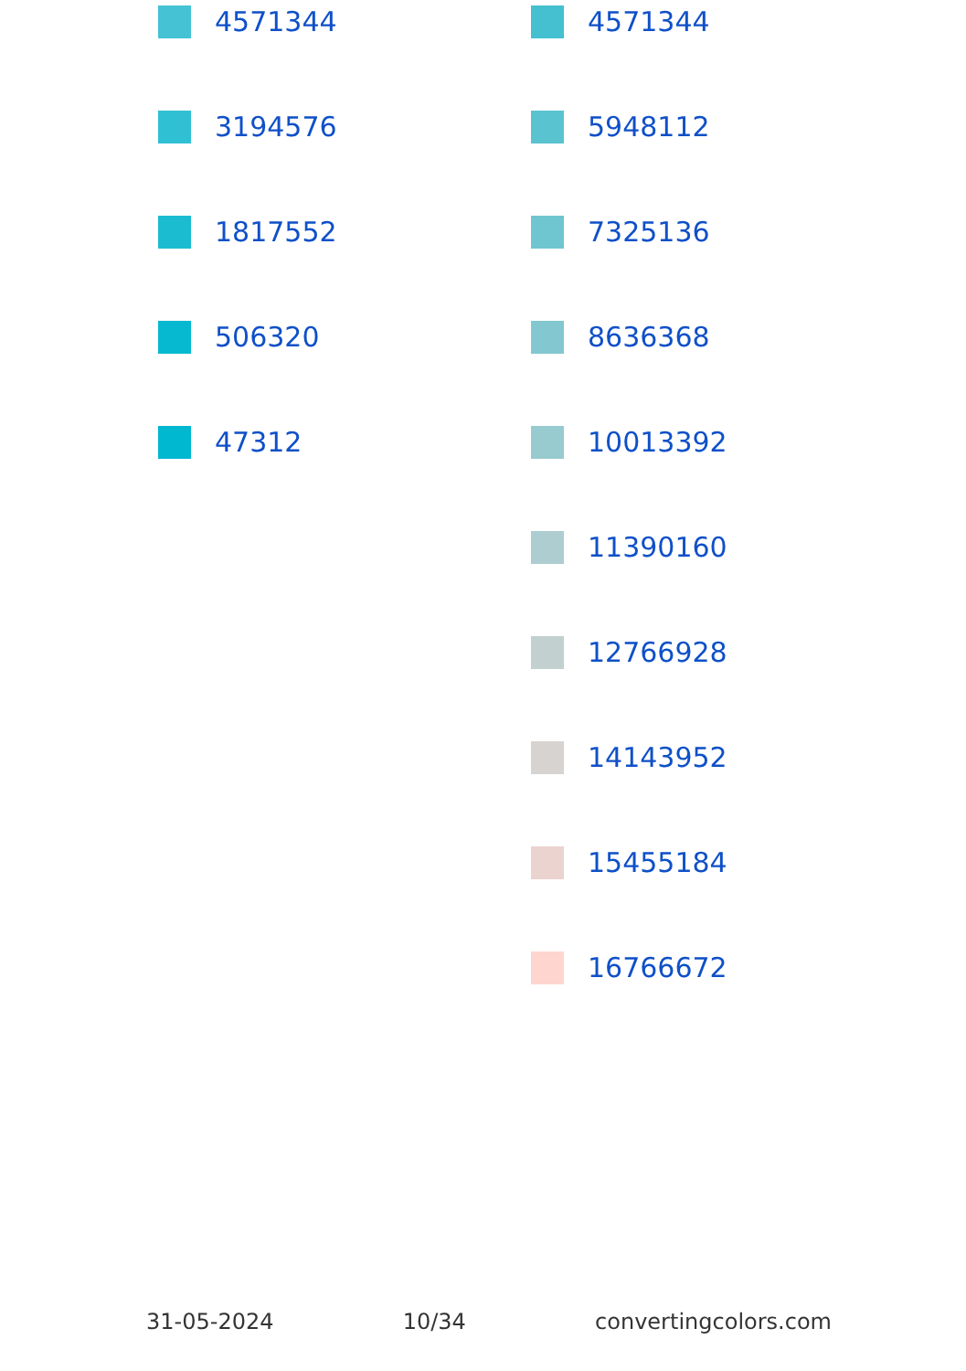4571344
3194576
1817552
506320
47312
4571344
5948112
7325136
8636368
10013392
11390160
12766928
14143952
15455184
16766672
31-05-2024 10/34 convertingcolors.com